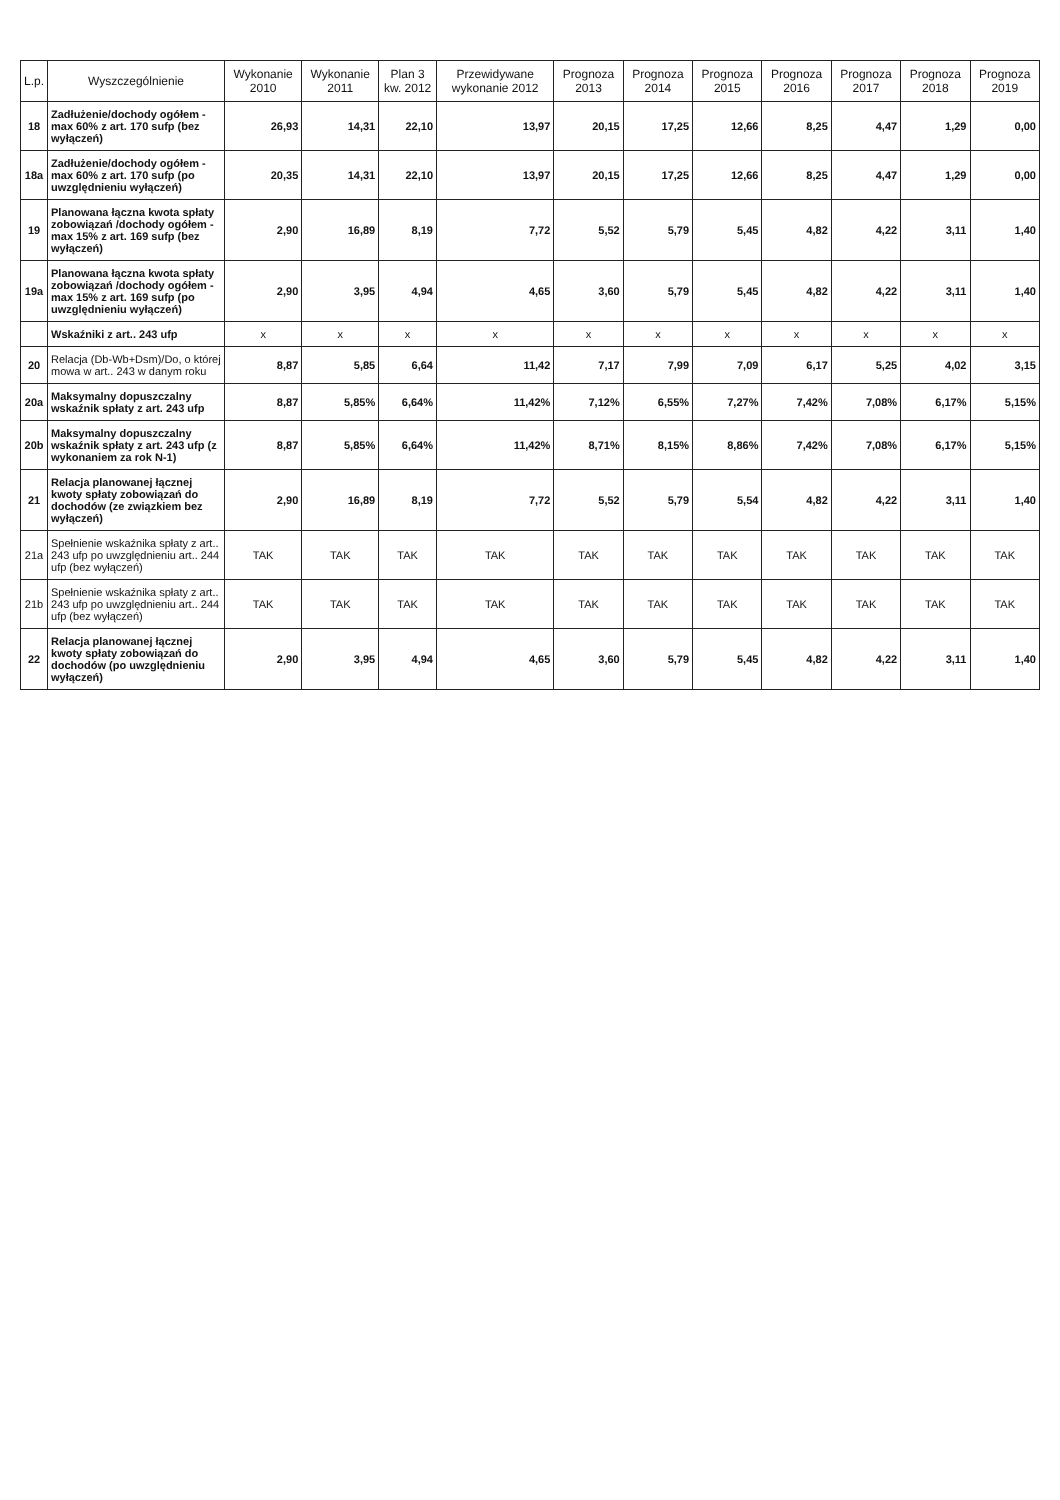| L.p. | Wyszczególnienie | Wykonanie 2010 | Wykonanie 2011 | Plan 3 kw. 2012 | Przewidywane wykonanie 2012 | Prognoza 2013 | Prognoza 2014 | Prognoza 2015 | Prognoza 2016 | Prognoza 2017 | Prognoza 2018 | Prognoza 2019 |
| --- | --- | --- | --- | --- | --- | --- | --- | --- | --- | --- | --- | --- |
| 18 | Zadłużenie/dochody ogółem - max 60% z art. 170 sufp (bez wyłączeń) | 26,93 | 14,31 | 22,10 | 13,97 | 20,15 | 17,25 | 12,66 | 8,25 | 4,47 | 1,29 | 0,00 |
| 18a | Zadłużenie/dochody ogółem - max 60% z art. 170 sufp (po uwzględnieniu wyłączeń) | 20,35 | 14,31 | 22,10 | 13,97 | 20,15 | 17,25 | 12,66 | 8,25 | 4,47 | 1,29 | 0,00 |
| 19 | Planowana łączna kwota spłaty zobowiązań /dochody ogółem - max 15% z art. 169 sufp (bez wyłączeń) | 2,90 | 16,89 | 8,19 | 7,72 | 5,52 | 5,79 | 5,45 | 4,82 | 4,22 | 3,11 | 1,40 |
| 19a | Planowana łączna kwota spłaty zobowiązań /dochody ogółem - max 15% z art. 169 sufp (po uwzględnieniu wyłączeń) | 2,90 | 3,95 | 4,94 | 4,65 | 3,60 | 5,79 | 5,45 | 4,82 | 4,22 | 3,11 | 1,40 |
| | Wskaźniki z art.. 243 ufp | x | x | x | x | x | x | x | x | x | x | x |
| 20 | Relacja (Db-Wb+Dsm)/Do, o której mowa w art.. 243 w danym roku | 8,87 | 5,85 | 6,64 | 11,42 | 7,17 | 7,99 | 7,09 | 6,17 | 5,25 | 4,02 | 3,15 |
| 20a | Maksymalny dopuszczalny wskaźnik spłaty z art. 243 ufp | 8,87 | 5,85% | 6,64% | 11,42% | 7,12% | 6,55% | 7,27% | 7,42% | 7,08% | 6,17% | 5,15% |
| 20b | Maksymalny dopuszczalny wskaźnik spłaty z art. 243 ufp (z wykonaniem za rok N-1) | 8,87 | 5,85% | 6,64% | 11,42% | 8,71% | 8,15% | 8,86% | 7,42% | 7,08% | 6,17% | 5,15% |
| 21 | Relacja planowanej łącznej kwoty spłaty zobowiązań do dochodów (ze związkiem bez wyłączeń) | 2,90 | 16,89 | 8,19 | 7,72 | 5,52 | 5,79 | 5,54 | 4,82 | 4,22 | 3,11 | 1,40 |
| 21a | Spełnienie wskaźnika spłaty z art.. 243 ufp po uwzględnieniu art.. 244 ufp (bez wyłączeń) | TAK | TAK | TAK | TAK | TAK | TAK | TAK | TAK | TAK | TAK | TAK |
| 21b | Spełnienie wskaźnika spłaty z art.. 243 ufp po uwzględnieniu art.. 244 ufp (bez wyłączeń) | TAK | TAK | TAK | TAK | TAK | TAK | TAK | TAK | TAK | TAK | TAK |
| 22 | Relacja planowanej łącznej kwoty spłaty zobowiązań do dochodów (po uwzględnieniu wyłączeń) | 2,90 | 3,95 | 4,94 | 4,65 | 3,60 | 5,79 | 5,45 | 4,82 | 4,22 | 3,11 | 1,40 |